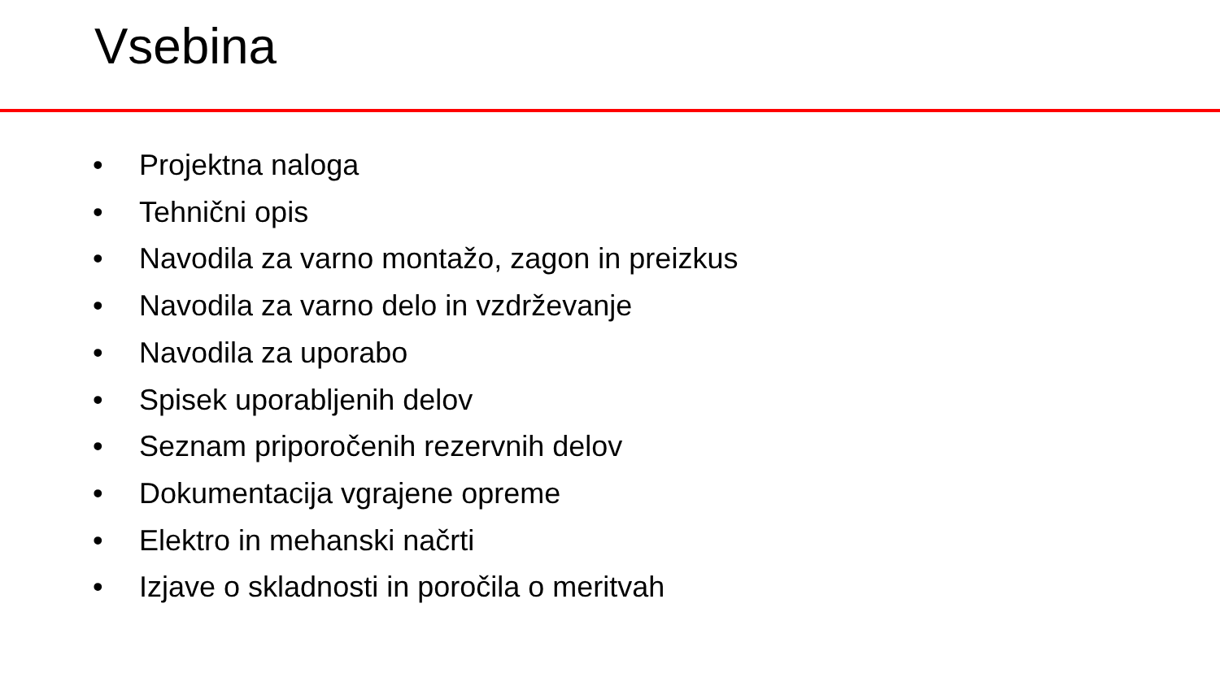Vsebina
• Projektna naloga
• Tehnični opis
• Navodila za varno montažo, zagon in preizkus
• Navodila za varno delo in vzdrževanje
• Navodila za uporabo
• Spisek uporabljenih delov
• Seznam priporočenih rezervnih delov
• Dokumentacija vgrajene opreme
• Elektro in mehanski načrti
• Izjave o skladnosti in poročila o meritvah